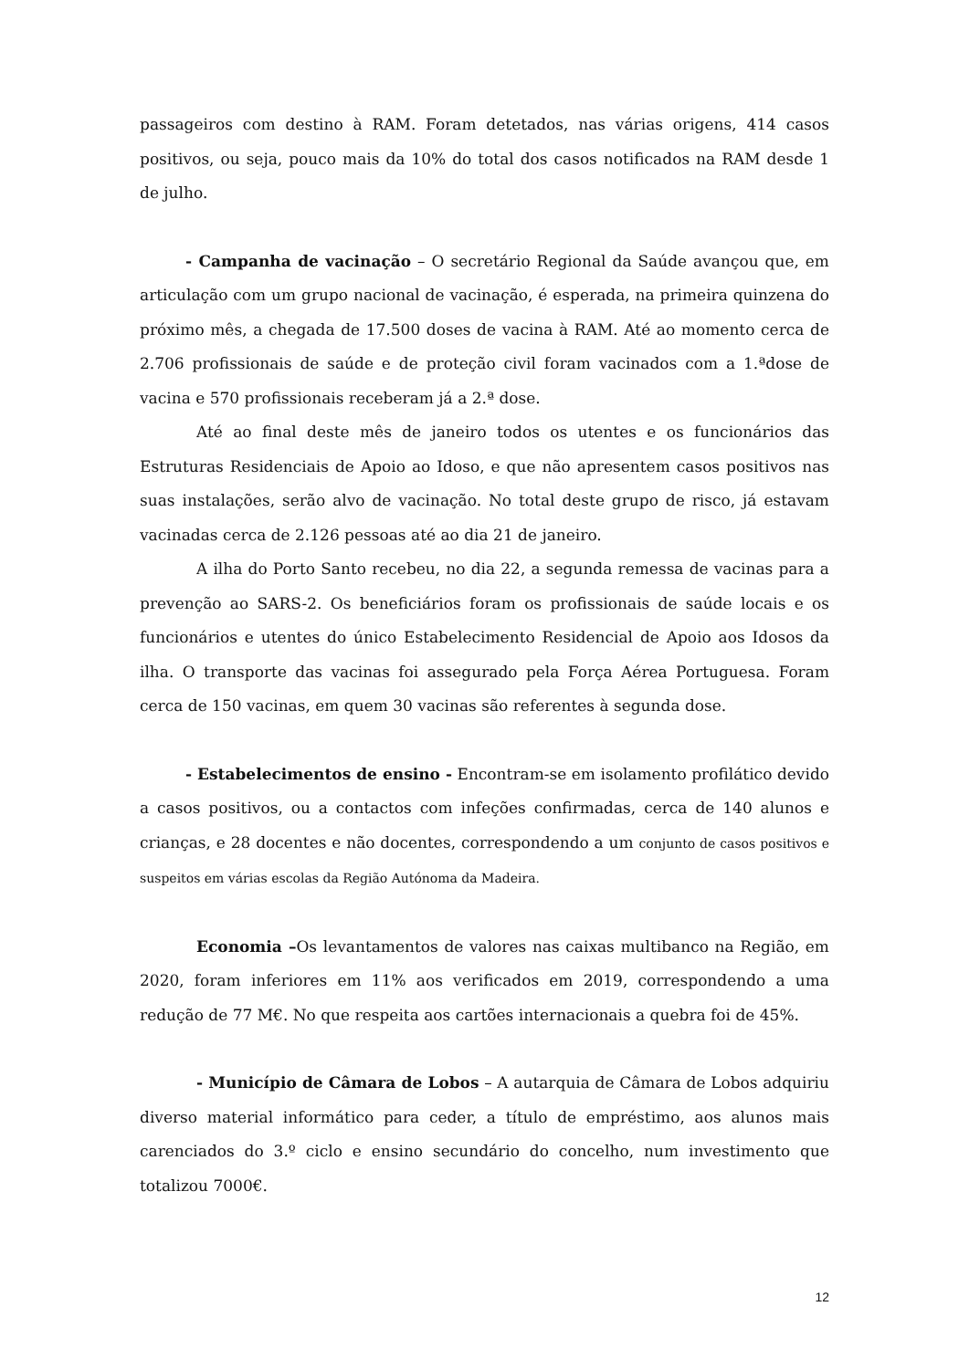passageiros com destino à RAM. Foram detetados, nas várias origens, 414 casos positivos, ou seja, pouco mais da 10% do total dos casos notificados na RAM desde 1 de julho.
- Campanha de vacinação – O secretário Regional da Saúde avançou que, em articulação com um grupo nacional de vacinação, é esperada, na primeira quinzena do próximo mês, a chegada de 17.500 doses de vacina à RAM. Até ao momento cerca de 2.706 profissionais de saúde e de proteção civil foram vacinados com a 1.ªdose de vacina e 570 profissionais receberam já a 2.ª dose.
Até ao final deste mês de janeiro todos os utentes e os funcionários das Estruturas Residenciais de Apoio ao Idoso, e que não apresentem casos positivos nas suas instalações, serão alvo de vacinação. No total deste grupo de risco, já estavam vacinadas cerca de 2.126 pessoas até ao dia 21 de janeiro.
A ilha do Porto Santo recebeu, no dia 22, a segunda remessa de vacinas para a prevenção ao SARS-2. Os beneficiários foram os profissionais de saúde locais e os funcionários e utentes do único Estabelecimento Residencial de Apoio aos Idosos da ilha. O transporte das vacinas foi assegurado pela Força Aérea Portuguesa. Foram cerca de 150 vacinas, em quem 30 vacinas são referentes à segunda dose.
- Estabelecimentos de ensino - Encontram-se em isolamento profilático devido a casos positivos, ou a contactos com infeções confirmadas, cerca de 140 alunos e crianças, e 28 docentes e não docentes, correspondendo a um conjunto de casos positivos e suspeitos em várias escolas da Região Autónoma da Madeira.
Economia –Os levantamentos de valores nas caixas multibanco na Região, em 2020, foram inferiores em 11% aos verificados em 2019, correspondendo a uma redução de 77 M€. No que respeita aos cartões internacionais a quebra foi de 45%.
- Município de Câmara de Lobos – A autarquia de Câmara de Lobos adquiriu diverso material informático para ceder, a título de empréstimo, aos alunos mais carenciados do 3.º ciclo e ensino secundário do concelho, num investimento que totalizou 7000€.
12